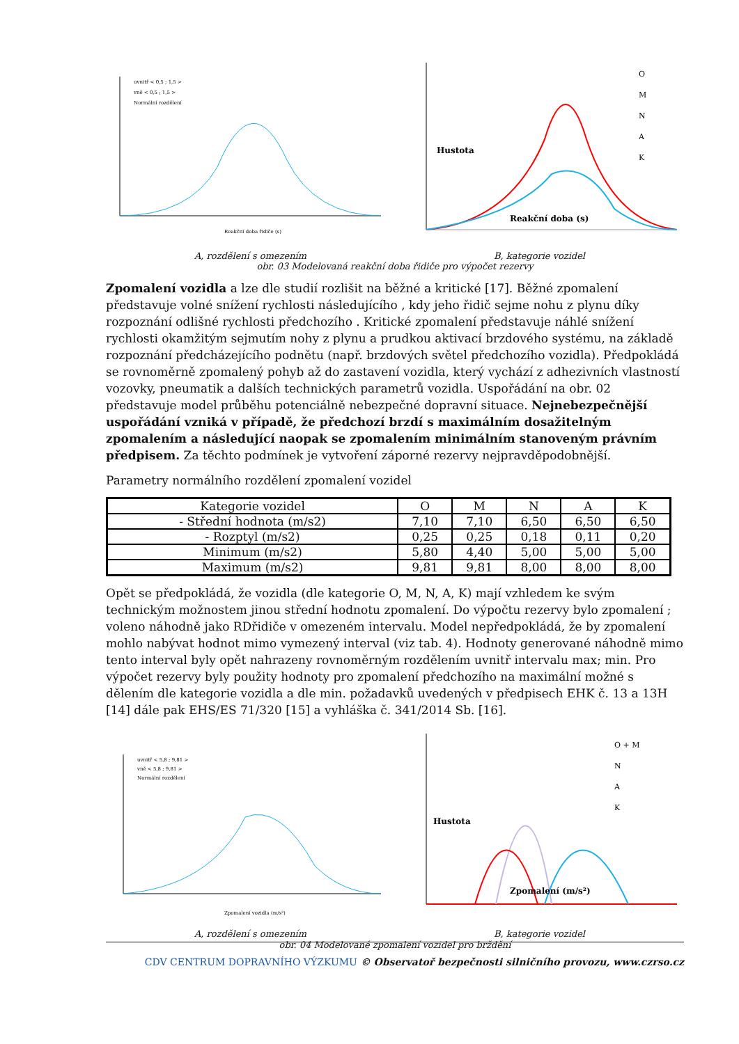uvnitř < 0,5 ; 1,5 >
vně < 0,5 ; 1,5 >
Normální rozdělení
Reakční doba řidiče (s)
O
M
N
A
K
Reakční doba (s)
Hustota
A, rozdělení s omezením B, kategorie vozidel
obr. 03 Modelovaná reakční doba řidiče pro výpočet rezervy
Zpomalení vozidla a lze dle studií rozlišit na běžné a kritické [17]. Běžné zpomalení představuje volné snížení rychlosti následujícího , kdy jeho řidič sejme nohu z plynu díky rozpoznání odlišné rychlosti předchozího . Kritické zpomalení představuje náhlé snížení rychlosti okamžitým sejmutím nohy z plynu a prudkou aktivací brzdového systému, na základě rozpoznání předcházejícího podnětu (např. brzdových světel předchozího vozidla). Předpokládá se rovnoměrně zpomalený pohyb až do zastavení vozidla, který vychází z adhezivních vlastností vozovky, pneumatik a dalších technických parametrů vozidla. Uspořádání na obr. 02 představuje model průběhu potenciálně nebezpečné dopravní situace. Nejnebezpečnější uspořádání vzniká v případě, že předchozí brzdí s maximálním dosažitelným zpomalením a následující naopak se zpomalením minimálním stanoveným právním předpisem. Za těchto podmínek je vytvoření záporné rezervy nejpravděpodobnější.
Parametry normálního rozdělení zpomalení vozidel
| Kategorie vozidel | O | M | N | A | K |
| - Střední hodnota (m/s2) | 7,10 | 7,10 | 6,50 | 6,50 | 6,50 |
| - Rozptyl (m/s2) | 0,25 | 0,25 | 0,18 | 0,11 | 0,20 |
| Minimum (m/s2) | 5,80 | 4,40 | 5,00 | 5,00 | 5,00 |
| Maximum (m/s2) | 9,81 | 9,81 | 8,00 | 8,00 | 8,00 |
Opět se předpokládá, že vozidla (dle kategorie O, M, N, A, K) mají vzhledem ke svým technickým možnostem jinou střední hodnotu zpomalení. Do výpočtu rezervy bylo zpomalení ; voleno náhodně jako RDřidiče v omezeném intervalu. Model nepředpokládá, že by zpomalení mohlo nabývat hodnot mimo vymezený interval (viz tab. 4). Hodnoty generované náhodně mimo tento interval byly opět nahrazeny rovnoměrným rozdělením uvnitř intervalu max; min. Pro výpočet rezervy byly použity hodnoty pro zpomalení předchozího na maximální možné s dělením dle kategorie vozidla a dle min. požadavků uvedených v předpisech EHK č. 13 a 13H [14] dále pak EHS/ES 71/320 [15] a vyhláška č. 341/2014 Sb. [16].
uvnitř < 5,8 ; 9,81 >
vně < 5,8 ; 9,81 >
Normální rozdělení
Zpomalení vozidla (m/s²)
O + M
N
A
K
Zpomalení (m/s²)
Hustota
A, rozdělení s omezením B, kategorie vozidel
CDV CENTRUM DOPRAVNÍHO VÝZKUMU © Observatoř bezpečnosti silničního provozu, www.czrso.cz
obr. 04 Modelované zpomalení vozidel pro brždění